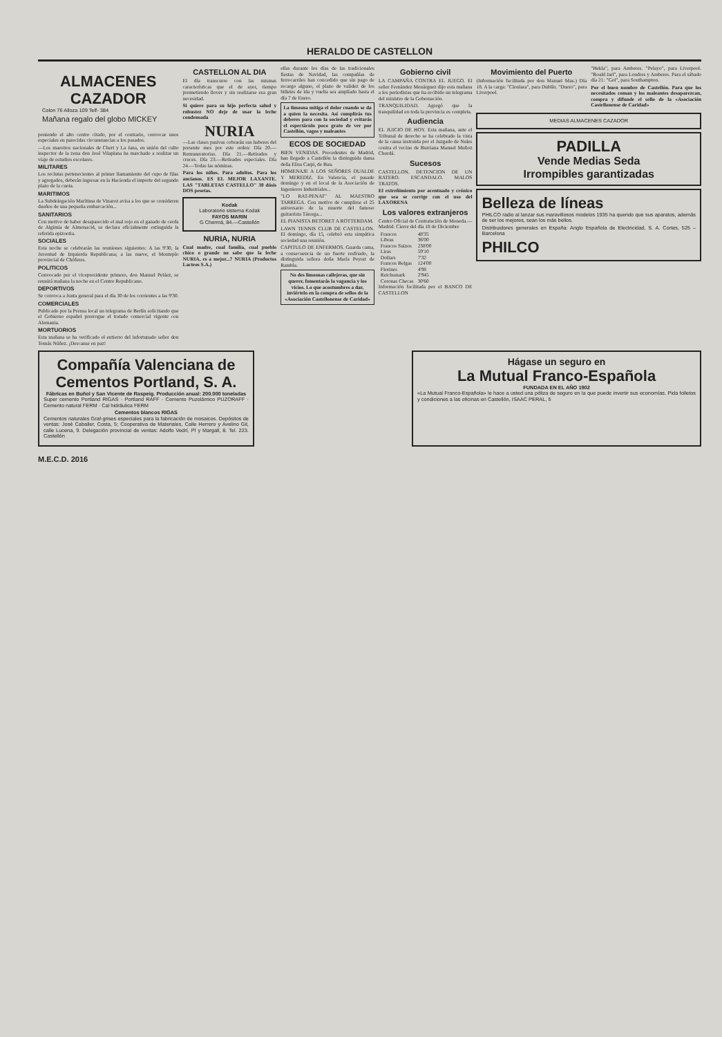HERALDO DE CASTELLON
ALMACENES CAZADOR
Colon 76 Alloza 109 Telf- 384
Mañana regalo del globo MICKEY
poniendo el alto centro citado, por el contrario, convocar unos especiales en parecidas circunstancias a los pasados.
—Los maestros nacionales de Chert y La Jana, en unión del culto inspector de la zona don José Vilaplana ha marchado a realizar un viaje de estudios escolares.
MILITARES
Los reclutas pertenecientes al primer llamamiento del cupo de filas y agregados, deberán ingresar en la Hacienda el importe del segundo plazo de la cuota.
MARITIMOS
La Subdelegación Marítima de Vinaroz avisa a los que se consideren dueños de una pequeña embarcación...
SANITARIOS
Con motivo de haber desaparecido el mal rojo en el ganado de cerda de Algimia de Almonacid, se declara oficialmente extinguida la referida epizootia.
SOCIALES
Esta noche se celebrarán las reuniones siguientes: A las 9'30, la Juventud de Izquierda Republicana; a las nueve, el Montepío provincial de Chóferes.
POLITICOS
Convocado por el vicepresidente primero, don Manuel Peláez, se reunirá mañana la noche en el Centro Republicano.
DEPORTIVOS
Se convoca a Junta general para el día 30 de los corrientes a las 9'30.
COMERCIALES
Publicado por la Prensa local un telegrama de Berlín solicitando que el Gobierno español prorrogue el tratado comercial vigente con Alemania.
MORTUORIOS
Esta mañana se ha verificado el entierro del infortunado señor don Tomás Núñez. ¡Descanse en paz!
CASTELLON AL DIA
El día transcurre con las mismas características que el de ayer, tiempo prometiendo llover y sin realizarse esa gran necesidad.
Si quiere para su hijo perfecta salud y robustez NO deje de usar la leche condensada
NURIA
—Las clases pasivas cobrarán sus haberes del presente mes por este orden: Día 20.—Remuneratorias. Día 21.—Retirados y cruces. Día 23.—Retirados especiales. Día 24.—Todas las nóminas.
Para los niños. Para adultos. Para los ancianos. ES EL MEJOR LAXANTE. LAS "TABLETAS CASTELLO" 30 dósis DOS pesetas.
Kodak
Laboratorio sistema Kodak
FAYOS MARIN
G Chermá, 84.—Castellón
NURIA, NURIA
Cual madre, cual familia, cual pueblo chico o grande no sabe que la leche NURIA, es a mejor...? NURIA (Productos Lacteos S.A.)
ellas durante los días de las tradicionales fiestas de Navidad, las compañías de ferrocarriles han concedido que sin pago de recargo alguno, el plazo de validez de los billetes de ida y vuelta sea amplíado hasta el día 7 de Enero.
La limosna mitiga el dolor cuando se da a quien la necesita. Así cumplirás tus deberes para con la sociedad y evitarás el espectáculo poco grato de ver por Castellón, vagos y maleantes
ECOS DE SOCIEDAD
BIEN VENIDAS. Procedentes de Madrid, han llegado a Castellón la distinguida dama doña Elisa Carpi, de Bau.
HOMENAJE A LOS SEÑORES DUALDE Y MEREDIZ. En Valencia, el pasado domingo y en el local de la Asociación de Ingenieros Industriales...
"LO RAT-PENAT" AL MAESTRO TARREGA. Con motivo de cumplirse el 25 aniversario de la muerte del famoso guitarrista Tárrega...
EL PIANISTA BETORET A ROTTERDAM.
LAWN TENNIS CLUB DE CASTELLON. El domingo, día 15, celebró esta simpática sociedad una reunión.
CAPITULO DE ENFERMOS. Guarda cama, a consecuencia de un fuerte resfriado, la distinguida señora doña María Peyrat de Rambla.
No des limosnas callejeras, que sin querer, fomentarás la vagancia y los vicios. Lo que acostumbres a dar, inviértelo en la compra de sellos de la «Asociación Castellonense de Caridad»
Gobierno civil
LA CAMPAÑA CONTRA EL JUEGO. El señor Fernández Menárguez dijo esta mañana a los periodistas que ha recibido un telegrama del ministro de la Gobernación.
TRANQUILIDAD. Agregó que la tranquilidad en toda la provincia es completa.
Audiencia
EL JUICIO DE HOY. Esta mañana, ante el Tribunal de derecho se ha celebrado la vista de la causa instruida por el Juzgado de Nules contra el vecino de Burriana Manuel Muñoz Chordá.
Sucesos
CASTELLON. DETENCION DE UN RATERO. ESCANDALO. MALOS TRATOS.
El extreñimiento por acentuado y crónico que sea se corrige con el uso del LAXORENA
Los valores extranjeros
Centro Oficial de Contratación de Moneda.—Madrid. Cierre del día 18 de Diciembre
| Francos | 48'35 |
| Libras | 36'00 |
| Francos Suizos | 238'00 |
| Liras | 59'10 |
| Dollars | 7'32 |
| Francos Belgas | 124'00 |
| Florines | 4'98 |
| Reichsmark | 2'945 |
| Coronas Checas | 30'60 |
Información facilitada por el BANCO DE CASTELLON
Movimiento del Puerto
(Información facilitada por don Manuel Mas.) Día 18. A la carga: "Clonlara", para Dublín. "Duero", para Liverpool.
"Hekla", para Amberes. "Pelayo", para Liverpool. "Roald Jarl", para Londres y Amberes. Para el sábado día 21: "Gol", para Southampton.
Por el buen nombre de Castellón. Para que los necesitados coman y los maleantes desaparezcan, compra y difunde el sello de la «Asociación Castellonense de Caridad»
MEDIAS ALMACENES CAZADOR
PADILLA
Vende Medias Seda
Irrompibles garantizadas
Belleza de líneas
PHILCO radio al lanzar sus maravillosos modelos 1935 ha querido que sus aparatos, además de ser los mejores, sean los más bellos.
Distribuidores generales en España: Anglo Española de Electricidad, S. A. Cortes, 525 – Barcelona
PHILCO
Compañía Valenciana de Cementos Portland, S. A.
Fábricas en Buñol y San Vicente de Raspeig. Producción anual: 200.000 toneladas
Super cemento Portland RIGAS · Portland RAFF · Cemento Puzolámico PUZORAFF · Cemento natural FERM · Cal hidráulica FERM
Cementos blancos RIGAS
Cementos naturales Graf-grises especiales para la fabricación de mosaicos. Depósitos de ventas: José Caballer, Costa, 5; Cooperativa de Materiales, Calle Herrero y Avelino Gil, calle Lucena, 9. Delegación provincial de ventas: Adolfo Vedrí, Pí y Margall, 8. Tel. 223. Castellón
Hágase un seguro en
La Mutual Franco-Española
FUNDADA EN EL AÑO 1902
«La Mutual Franco-Española» le hace a usted una póliza de seguro en la que puede invertir sus economías. Pida folletos y condiciones a las oficinas en Castellón, ISAAC PERAL, 5
M.E.C.D. 2016